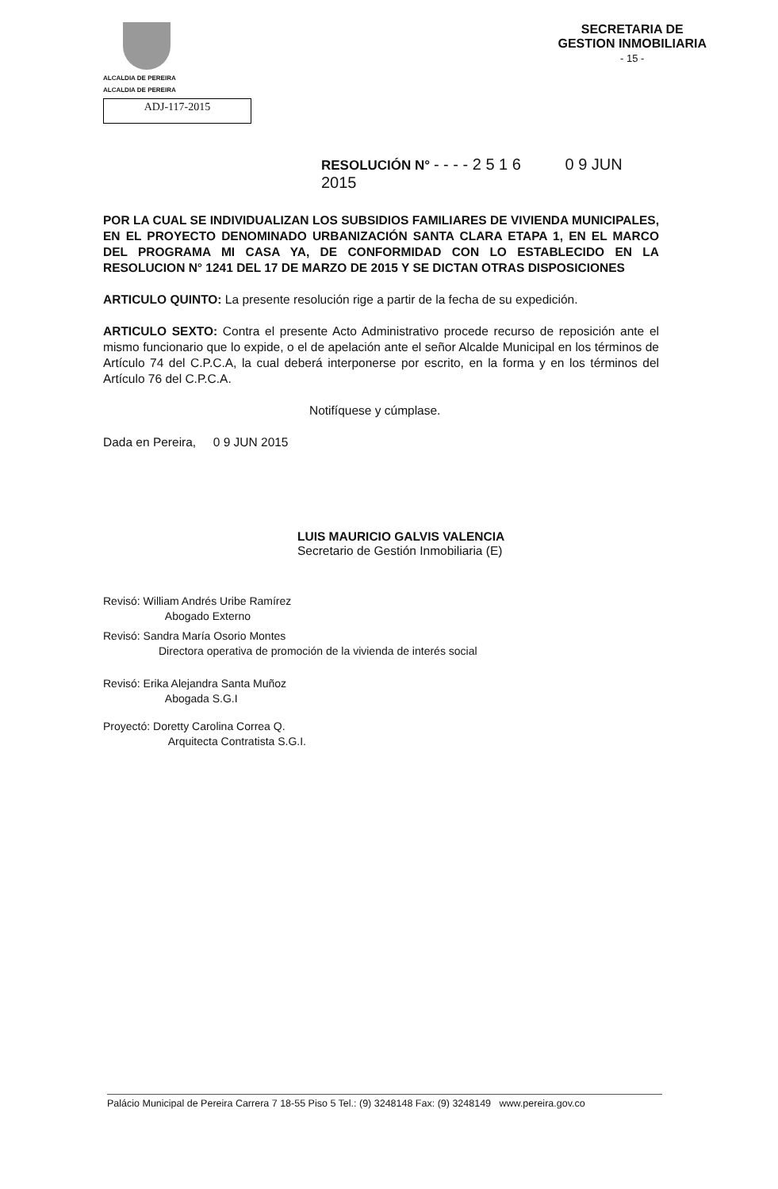ALCALDIA DE PEREIRA
ALCALDIA DE PEREIRA
ADJ-117-2015
SECRETARIA DE
GESTION INMOBILIARIA
- 15 -
RESOLUCIÓN N° - - - - 2 5 1 6 0 9 JUN 2015
POR LA CUAL SE INDIVIDUALIZAN LOS SUBSIDIOS FAMILIARES DE VIVIENDA MUNICIPALES, EN EL PROYECTO DENOMINADO URBANIZACIÓN SANTA CLARA ETAPA 1, EN EL MARCO DEL PROGRAMA MI CASA YA, DE CONFORMIDAD CON LO ESTABLECIDO EN LA RESOLUCION N° 1241 DEL 17 DE MARZO DE 2015 Y SE DICTAN OTRAS DISPOSICIONES
ARTICULO QUINTO: La presente resolución rige a partir de la fecha de su expedición.
ARTICULO SEXTO: Contra el presente Acto Administrativo procede recurso de reposición ante el mismo funcionario que lo expide, o el de apelación ante el señor Alcalde Municipal en los términos de Artículo 74 del C.P.C.A, la cual deberá interponerse por escrito, en la forma y en los términos del Artículo 76 del C.P.C.A.
Notifíquese y cúmplase.
Dada en Pereira, 0 9 JUN 2015
LUIS MAURICIO GALVIS VALENCIA
Secretario de Gestión Inmobiliaria (E)
Revisó: William Andrés Uribe Ramírez
Abogado Externo
Revisó: Sandra María Osorio Montes
Directora operativa de promoción de la vivienda de interés social
Revisó: Erika Alejandra Santa Muñoz
Abogada S.G.I
Proyectó: Doretty Carolina Correa Q.
Arquitecta Contratista S.G.I.
Palácio Municipal de Pereira Carrera 7 18-55 Piso 5 Tel.: (9) 3248148 Fax: (9) 3248149 www.pereira.gov.co